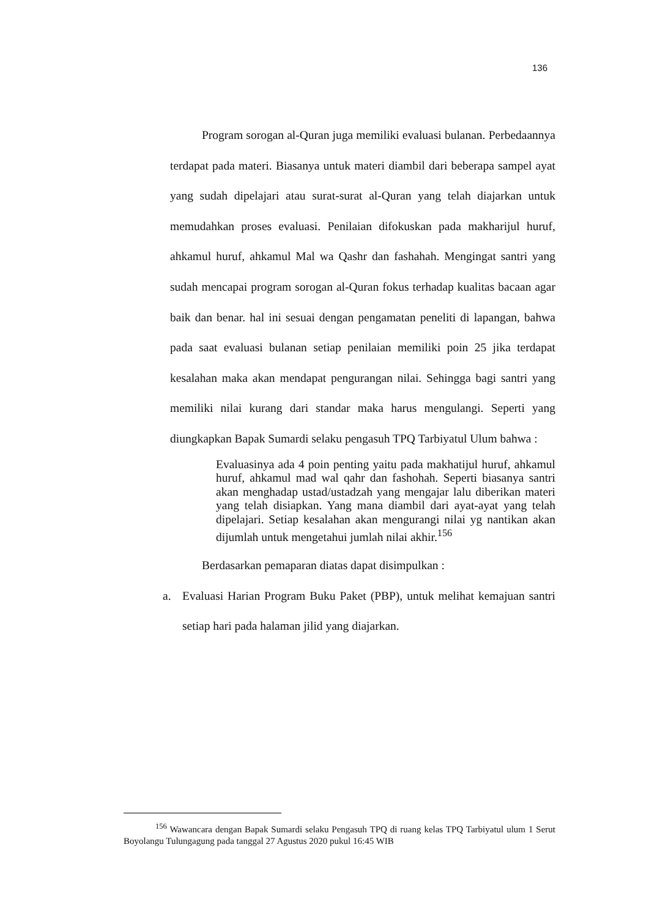136
Program sorogan al-Quran juga memiliki evaluasi bulanan. Perbedaannya terdapat pada materi. Biasanya untuk materi diambil dari beberapa sampel ayat yang sudah dipelajari atau surat-surat al-Quran yang telah diajarkan untuk memudahkan proses evaluasi. Penilaian difokuskan pada makharijul huruf, ahkamul huruf, ahkamul Mal wa Qashr dan fashahah. Mengingat santri yang sudah mencapai program sorogan al-Quran fokus terhadap kualitas bacaan agar baik dan benar. hal ini sesuai dengan pengamatan peneliti di lapangan, bahwa pada saat evaluasi bulanan setiap penilaian memiliki poin 25 jika terdapat kesalahan maka akan mendapat pengurangan nilai. Sehingga bagi santri yang memiliki nilai kurang dari standar maka harus mengulangi. Seperti yang diungkapkan Bapak Sumardi selaku pengasuh TPQ Tarbiyatul Ulum bahwa :
Evaluasinya ada 4 poin penting yaitu pada makhatijul huruf, ahkamul huruf, ahkamul mad wal qahr dan fashohah. Seperti biasanya santri akan menghadap ustad/ustadzah yang mengajar lalu diberikan materi yang telah disiapkan. Yang mana diambil dari ayat-ayat yang telah dipelajari. Setiap kesalahan akan mengurangi nilai yg nantikan akan dijumlah untuk mengetahui jumlah nilai akhir.<sup>156</sup>
Berdasarkan pemaparan diatas dapat disimpulkan :
a. Evaluasi Harian Program Buku Paket (PBP), untuk melihat kemajuan santri setiap hari pada halaman jilid yang diajarkan.
<sup>156</sup> Wawancara dengan Bapak Sumardi selaku Pengasuh TPQ di ruang kelas TPQ Tarbiyatul ulum 1 Serut Boyolangu Tulungagung pada tanggal 27 Agustus 2020 pukul 16:45 WIB